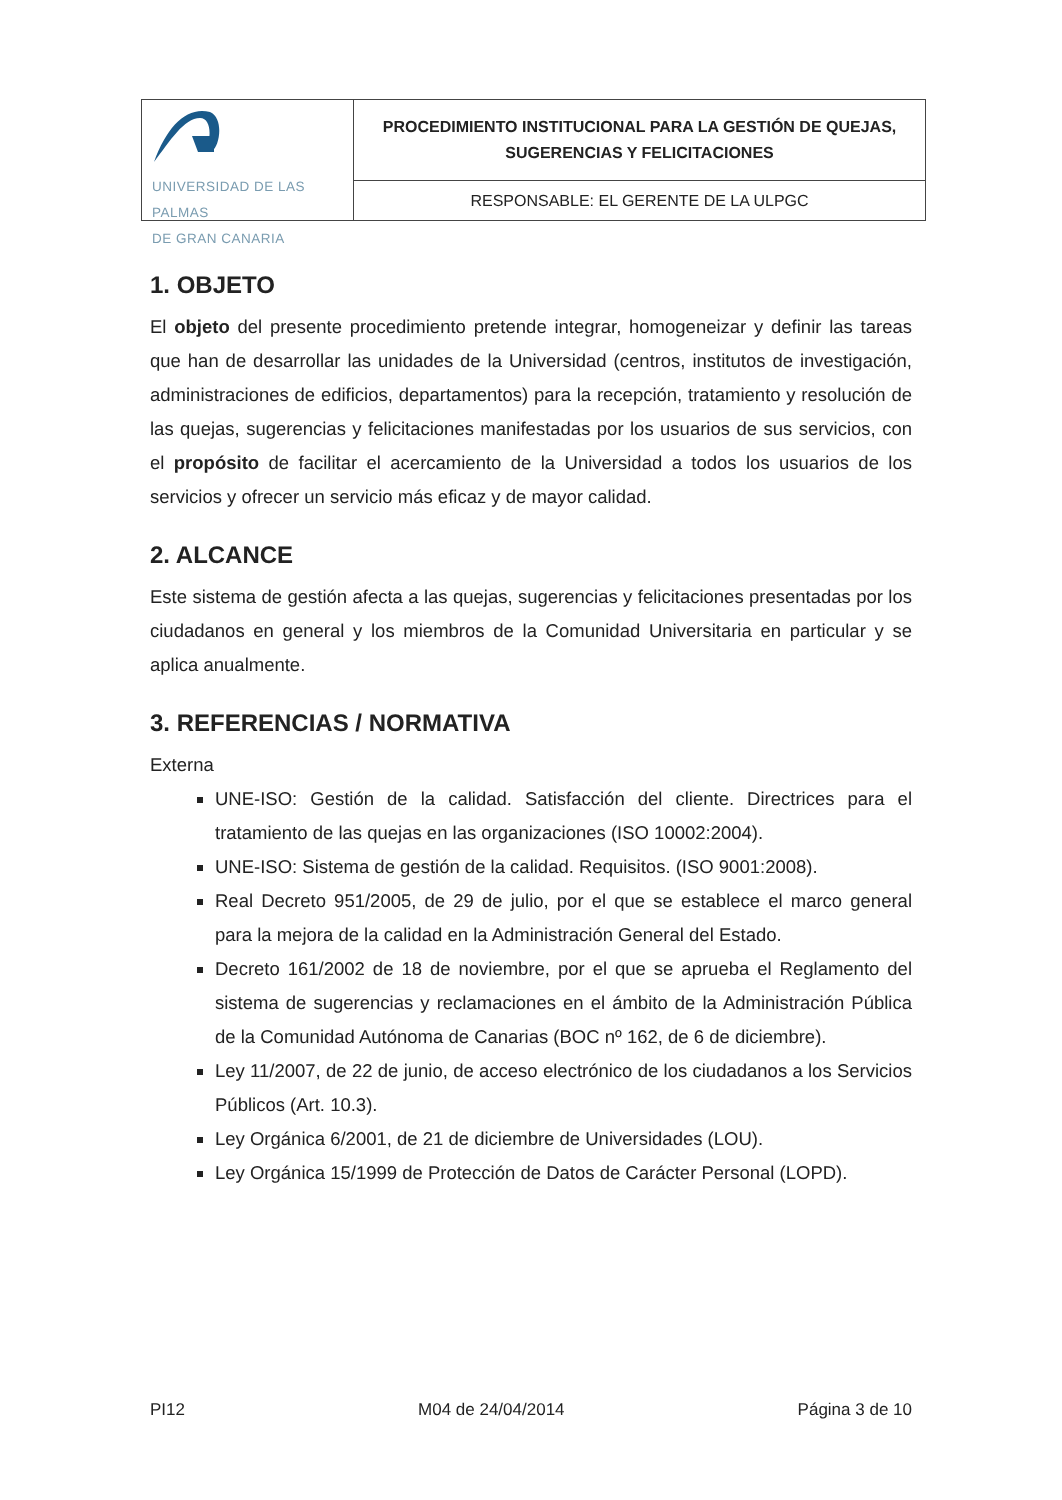UNIVERSIDAD DE LAS PALMAS
DE GRAN CANARIA
PROCEDIMIENTO INSTITUCIONAL PARA LA GESTIÓN DE QUEJAS,
SUGERENCIAS Y FELICITACIONES
RESPONSABLE: EL GERENTE DE LA ULPGC
1. OBJETO
El objeto del presente procedimiento pretende integrar, homogeneizar y definir las tareas que han de desarrollar las unidades de la Universidad (centros, institutos de investigación, administraciones de edificios, departamentos) para la recepción, tratamiento y resolución de las quejas, sugerencias y felicitaciones manifestadas por los usuarios de sus servicios, con el propósito de facilitar el acercamiento de la Universidad a todos los usuarios de los servicios y ofrecer un servicio más eficaz y de mayor calidad.
2. ALCANCE
Este sistema de gestión afecta a las quejas, sugerencias y felicitaciones presentadas por los ciudadanos en general y los miembros de la Comunidad Universitaria en particular y se aplica anualmente.
3. REFERENCIAS / NORMATIVA
Externa
UNE-ISO: Gestión de la calidad. Satisfacción del cliente. Directrices para el tratamiento de las quejas en las organizaciones (ISO 10002:2004).
UNE-ISO: Sistema de gestión de la calidad. Requisitos. (ISO 9001:2008).
Real Decreto 951/2005, de 29 de julio, por el que se establece el marco general para la mejora de la calidad en la Administración General del Estado.
Decreto 161/2002 de 18 de noviembre, por el que se aprueba el Reglamento del sistema de sugerencias y reclamaciones en el ámbito de la Administración Pública de la Comunidad Autónoma de Canarias (BOC nº 162, de 6 de diciembre).
Ley 11/2007, de 22 de junio, de acceso electrónico de los ciudadanos a los Servicios Públicos (Art. 10.3).
Ley Orgánica 6/2001, de 21 de diciembre de Universidades (LOU).
Ley Orgánica 15/1999 de Protección de Datos de Carácter Personal (LOPD).
PI12 M04 de 24/04/2014 Página 3 de 10